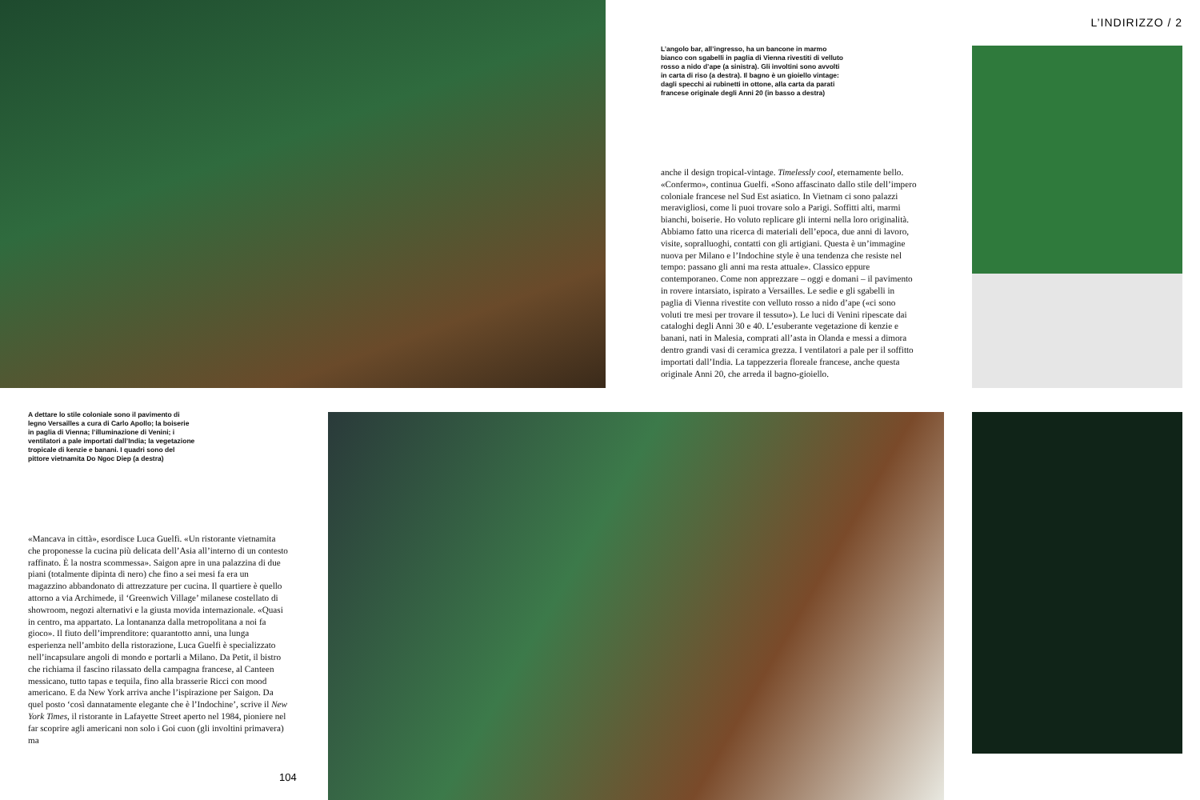L’INDIRIZZO / 2
L’angolo bar, all’ingresso, ha un bancone in marmo bianco con sgabelli in paglia di Vienna rivestiti di velluto rosso a nido d’ape (a sinistra). Gli involtini sono avvolti in carta di riso (a destra). Il bagno è un gioiello vintage: dagli specchi ai rubinetti in ottone, alla carta da parati francese originale degli Anni 20 (in basso a destra)
anche il design tropical-vintage. Timelessly cool, eternamente bello. «Confermo», continua Guelfi. «Sono affascinato dallo stile dell’impero coloniale francese nel Sud Est asiatico. In Vietnam ci sono palazzi meravigliosi, come li puoi trovare solo a Parigi. Soffitti alti, marmi bianchi, boiserie. Ho voluto replicare gli interni nella loro originalità. Abbiamo fatto una ricerca di materiali dell’epoca, due anni di lavoro, visite, sopralluoghi, contatti con gli artigiani. Questa è un’immagine nuova per Milano e l’Indochine style è una tendenza che resiste nel tempo: passano gli anni ma resta attuale». Classico eppure contemporaneo. Come non apprezzare – oggi e domani – il pavimento in rovere intarsiato, ispirato a Versailles. Le sedie e gli sgabelli in paglia di Vienna rivestite con velluto rosso a nido d’ape («ci sono voluti tre mesi per trovare il tessuto»). Le luci di Venini ripescate dai cataloghi degli Anni 30 e 40. L’esuberante vegetazione di kenzie e banani, nati in Malesia, comprati all’asta in Olanda e messi a dimora dentro grandi vasi di ceramica grezza. I ventilatori a pale per il soffitto importati dall’India. La tappezzeria floreale francese, anche questa originale Anni 20, che arreda il bagno-gioiello.
A dettare lo stile coloniale sono il pavimento di legno Versailles a cura di Carlo Apollo; la boiserie in paglia di Vienna; l’illuminazione di Venini; i ventilatori a pale importati dall’India; la vegetazione tropicale di kenzie e banani. I quadri sono del pittore vietnamita Do Ngoc Diep (a destra)
«Mancava in città», esordisce Luca Guelfi. «Un ristorante vietnamita che proponesse la cucina più delicata dell’Asia all’interno di un contesto raffinato. È la nostra scommessa». Saigon apre in una palazzina di due piani (totalmente dipinta di nero) che fino a sei mesi fa era un magazzino abbandonato di attrezzature per cucina. Il quartiere è quello attorno a via Archimede, il ‘Greenwich Village’ milanese costellato di showroom, negozi alternativi e la giusta movida internazionale. «Quasi in centro, ma appartato. La lontananza dalla metropolitana a noi fa gioco». Il fiuto dell’imprenditore: quarantotto anni, una lunga esperienza nell’ambito della ristorazione, Luca Guelfi è specializzato nell’incapsulare angoli di mondo e portarli a Milano. Da Petit, il bistro che richiama il fascino rilassato della campagna francese, al Canteen messicano, tutto tapas e tequila, fino alla brasserie Ricci con mood americano. E da New York arriva anche l’ispirazione per Saigon. Da quel posto ‘così dannatamente elegante che è l’Indochine’, scrive il New York Times, il ristorante in Lafayette Street aperto nel 1984, pioniere nel far scoprire agli americani non solo i Goi cuon (gli involtini primavera) ma
104